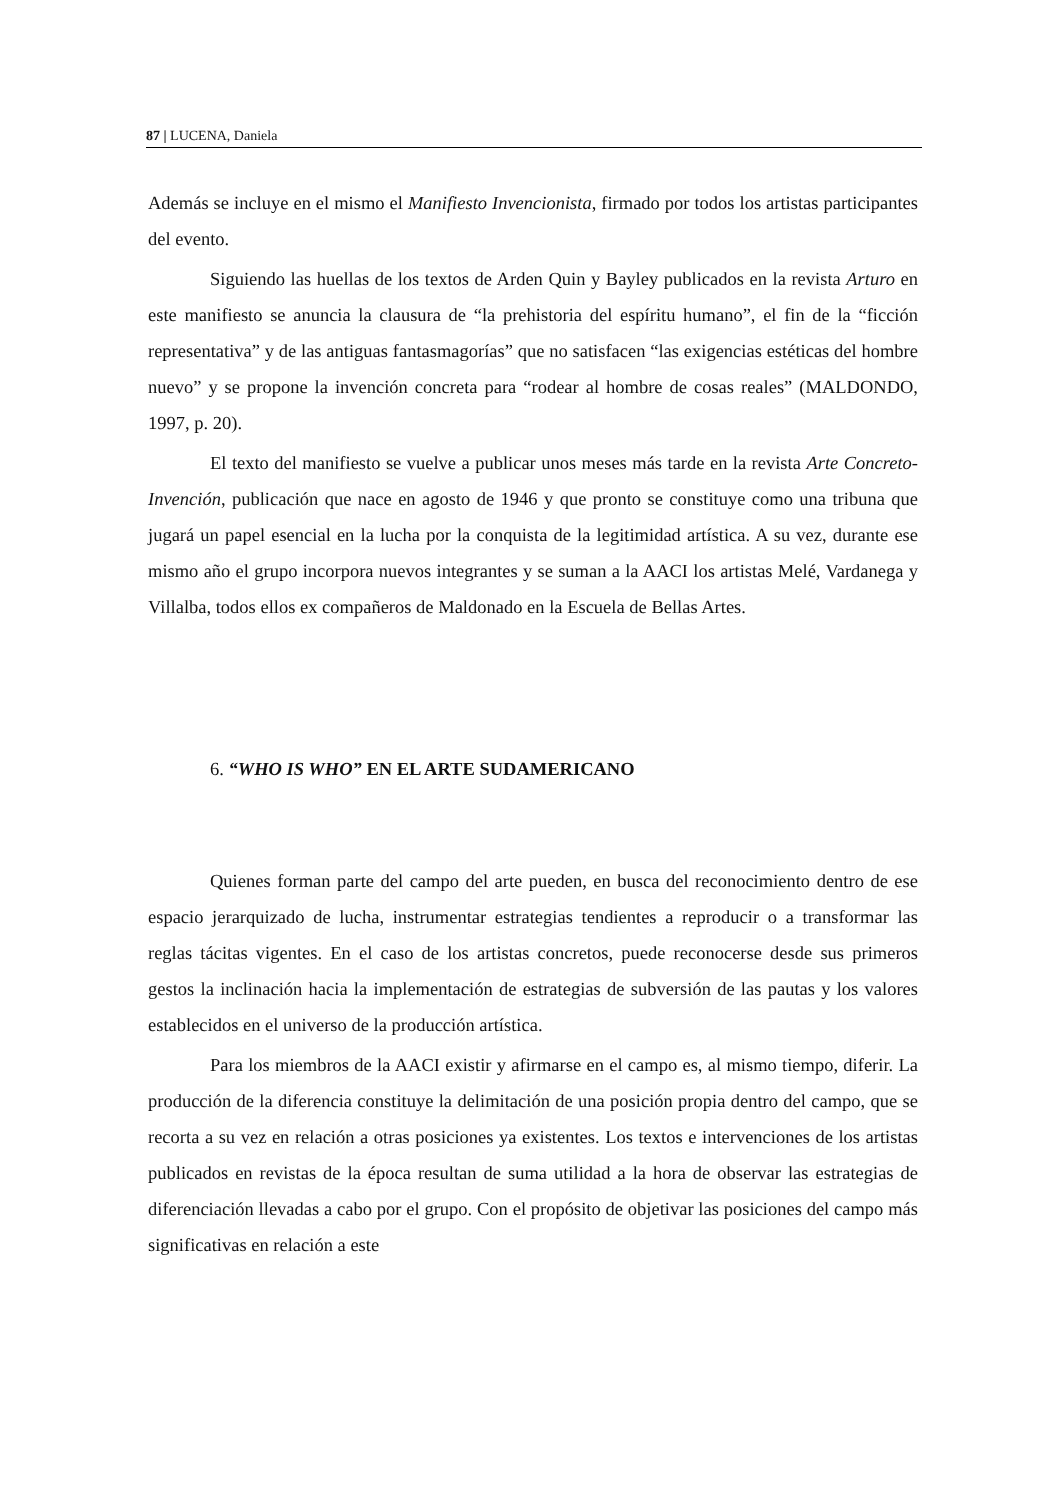87 | LUCENA, Daniela
Además se incluye en el mismo el Manifiesto Invencionista, firmado por todos los artistas participantes del evento.
Siguiendo las huellas de los textos de Arden Quin y Bayley publicados en la revista Arturo en este manifiesto se anuncia la clausura de “la prehistoria del espíritu humano”, el fin de la “ficción representativa” y de las antiguas fantasmagorías” que no satisfacen “las exigencias estéticas del hombre nuevo” y se propone la invención concreta para “rodear al hombre de cosas reales” (MALDONDO, 1997, p. 20).
El texto del manifiesto se vuelve a publicar unos meses más tarde en la revista Arte Concreto-Invención, publicación que nace en agosto de 1946 y que pronto se constituye como una tribuna que jugará un papel esencial en la lucha por la conquista de la legitimidad artística. A su vez, durante ese mismo año el grupo incorpora nuevos integrantes y se suman a la AACI los artistas Melé, Vardanega y Villalba, todos ellos ex compañeros de Maldonado en la Escuela de Bellas Artes.
6. “WHO IS WHO” EN EL ARTE SUDAMERICANO
Quienes forman parte del campo del arte pueden, en busca del reconocimiento dentro de ese espacio jerarquizado de lucha, instrumentar estrategias tendientes a reproducir o a transformar las reglas tácitas vigentes. En el caso de los artistas concretos, puede reconocerse desde sus primeros gestos la inclinación hacia la implementación de estrategias de subversión de las pautas y los valores establecidos en el universo de la producción artística.
Para los miembros de la AACI existir y afirmarse en el campo es, al mismo tiempo, diferir. La producción de la diferencia constituye la delimitación de una posición propia dentro del campo, que se recorta a su vez en relación a otras posiciones ya existentes. Los textos e intervenciones de los artistas publicados en revistas de la época resultan de suma utilidad a la hora de observar las estrategias de diferenciación llevadas a cabo por el grupo. Con el propósito de objetivar las posiciones del campo más significativas en relación a este